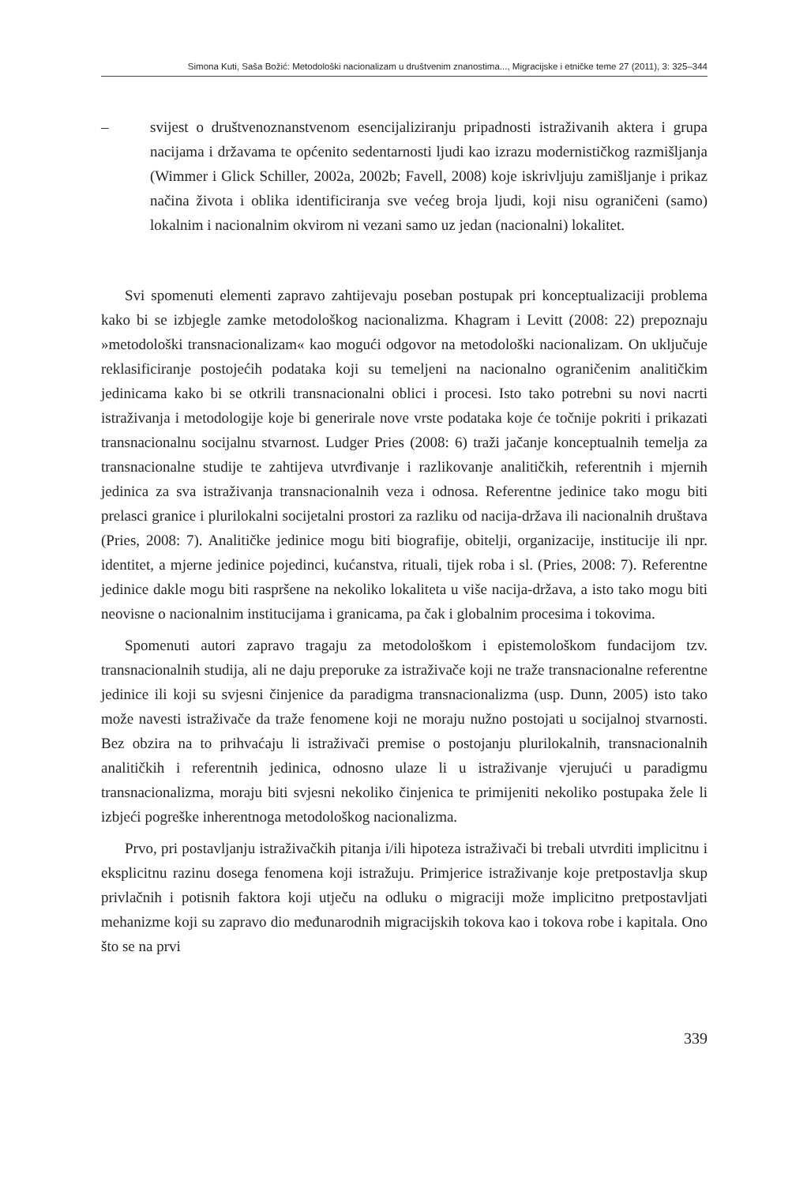Simona Kuti, Saša Božić: Metodološki nacionalizam u društvenim znanostima..., Migracijske i etničke teme 27 (2011), 3: 325–344
– svijest o društvenoznanstvenom esencijaliziranju pripadnosti istraživanih aktera i grupa nacijama i državama te općenito sedentarnosti ljudi kao izrazu modernističkog razmišljanja (Wimmer i Glick Schiller, 2002a, 2002b; Favell, 2008) koje iskrivljuju zamišljanje i prikaz načina života i oblika identificiranja sve većeg broja ljudi, koji nisu ograničeni (samo) lokalnim i nacionalnim okvirom ni vezani samo uz jedan (nacionalni) lokalitet.
Svi spomenuti elementi zapravo zahtijevaju poseban postupak pri konceptualizaciji problema kako bi se izbjegle zamke metodološkog nacionalizma. Khagram i Levitt (2008: 22) prepoznaju »metodološki transnacionalizam« kao mogući odgovor na metodološki nacionalizam. On uključuje reklasificiranje postojećih podataka koji su temeljeni na nacionalno ograničenim analitičkim jedinicama kako bi se otkrili transnacionalni oblici i procesi. Isto tako potrebni su novi nacrti istraživanja i metodologije koje bi generirale nove vrste podataka koje će točnije pokriti i prikazati transnacionalnu socijalnu stvarnost. Ludger Pries (2008: 6) traži jačanje konceptualnih temelja za transnacionalne studije te zahtijeva utvrđivanje i razlikovanje analitičkih, referentnih i mjernih jedinica za sva istraživanja transnacionalnih veza i odnosa. Referentne jedinice tako mogu biti prelasci granice i plurilokalni socijetalni prostori za razliku od nacija-država ili nacionalnih društava (Pries, 2008: 7). Analitičke jedinice mogu biti biografije, obitelji, organizacije, institucije ili npr. identitet, a mjerne jedinice pojedinci, kućanstva, rituali, tijek roba i sl. (Pries, 2008: 7). Referentne jedinice dakle mogu biti raspršene na nekoliko lokaliteta u više nacija-država, a isto tako mogu biti neovisne o nacionalnim institucijama i granicama, pa čak i globalnim procesima i tokovima.
Spomenuti autori zapravo tragaju za metodološkom i epistemološkom fundacijom tzv. transnacionalnih studija, ali ne daju preporuke za istraživače koji ne traže transnacionalne referentne jedinice ili koji su svjesni činjenice da paradigma transnacionalizma (usp. Dunn, 2005) isto tako može navesti istraživače da traže fenomene koji ne moraju nužno postojati u socijalnoj stvarnosti. Bez obzira na to prihvaćaju li istraživači premise o postojanju plurilokalnih, transnacionalnih analitičkih i referentnih jedinica, odnosno ulaze li u istraživanje vjerujući u paradigmu transnacionalizma, moraju biti svjesni nekoliko činjenica te primijeniti nekoliko postupaka žele li izbjeći pogreške inherentnoga metodološkog nacionalizma.
Prvo, pri postavljanju istraživačkih pitanja i/ili hipoteza istraživači bi trebali utvrditi implicitnu i eksplicitnu razinu dosega fenomena koji istražuju. Primjerice istraživanje koje pretpostavlja skup privlačnih i potisnih faktora koji utječu na odluku o migraciji može implicitno pretpostavljati mehanizme koji su zapravo dio međunarodnih migracijskih tokova kao i tokova robe i kapitala. Ono što se na prvi
339